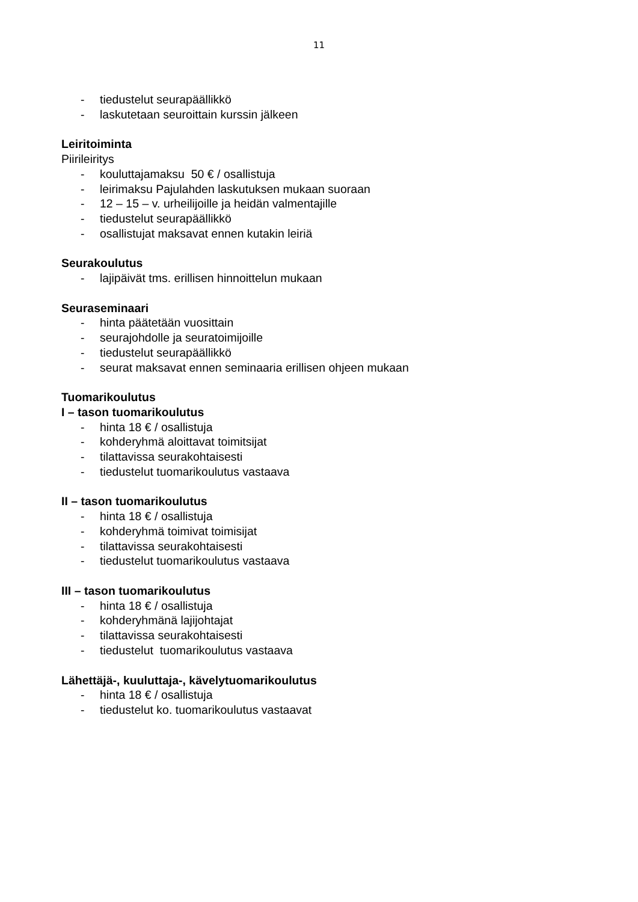11
- tiedustelut seurapäällikkö
- laskutetaan seuroittain kurssin jälkeen
Leiritoiminta
Piirileiritys
- kouluttajamaksu 50 € / osallistuja
- leirimaksu Pajulahden laskutuksen mukaan suoraan
- 12 – 15 – v. urheilijoille ja heidän valmentajille
- tiedustelut seurapäällikkö
- osallistujat maksavat ennen kutakin leiriä
Seurakoulutus
- lajipäivät tms. erillisen hinnoittelun mukaan
Seuraseminaari
- hinta päätetään vuosittain
- seurajohdolle ja seuratoimijoille
- tiedustelut seurapäällikkö
- seurat maksavat ennen seminaaria erillisen ohjeen mukaan
Tuomarikoulutus
I – tason tuomarikoulutus
- hinta 18 € / osallistuja
- kohderyhmä aloittavat toimitsijat
- tilattavissa seurakohtaisesti
- tiedustelut tuomarikoulutus vastaava
II – tason tuomarikoulutus
- hinta 18 € / osallistuja
- kohderyhmä toimivat toimisijat
- tilattavissa seurakohtaisesti
- tiedustelut tuomarikoulutus vastaava
III – tason tuomarikoulutus
- hinta 18 € / osallistuja
- kohderyhmänä lajijohtajat
- tilattavissa seurakohtaisesti
- tiedustelut tuomarikoulutus vastaava
Lähettäjä-, kuuluttaja-, kävelytuomarikoulutus
- hinta 18 € / osallistuja
- tiedustelut ko. tuomarikoulutus vastaavat